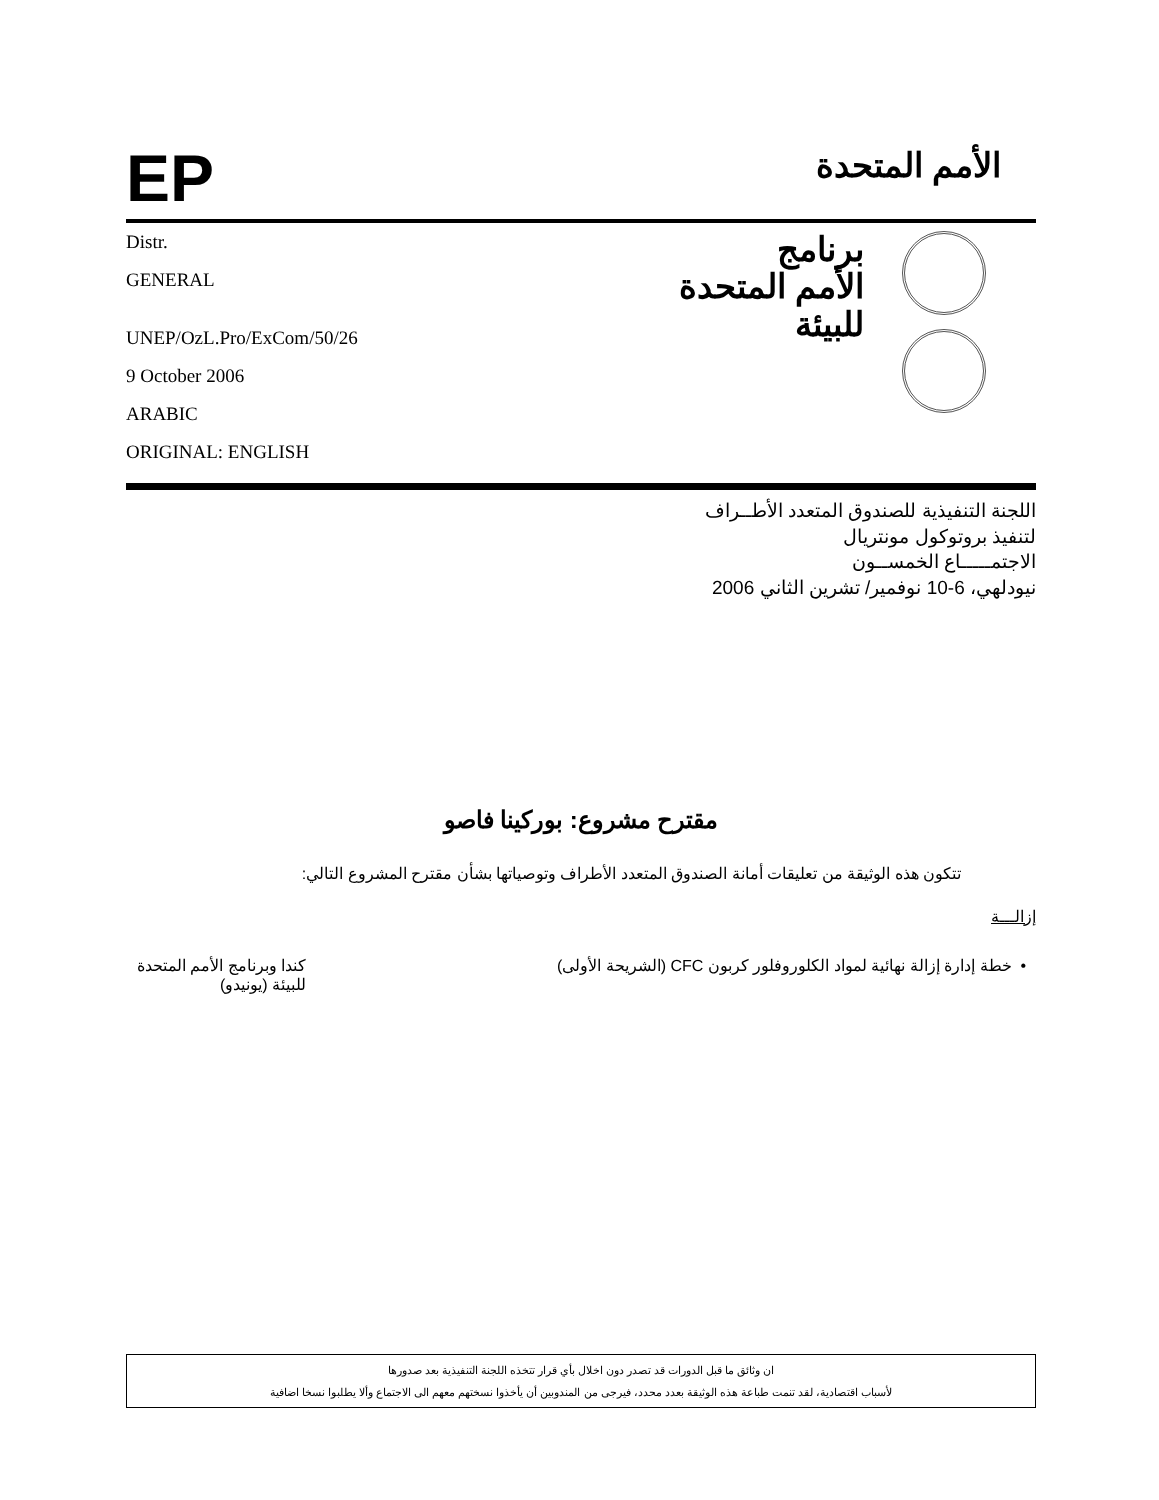EP
الأمم المتحدة
Distr.
GENERAL
UNEP/OzL.Pro/ExCom/50/26
9 October 2006
ARABIC
ORIGINAL: ENGLISH
برنامج
الأمم المتحدة
للبيئة
اللجنة التنفيذية للصندوق المتعدد الأطــراف
لتنفيذ بروتوكول مونتريال
الاجتمـــــاع الخمســون
نيودلهي، 6-10 نوفمير/ تشرين الثاني 2006
مقترح مشروع: بوركينا فاصو
تتكون هذه الوثيقة من تعليقات أمانة الصندوق المتعدد الأطراف وتوصياتها بشأن مقترح المشروع التالي:
إزالـــة
• خطة إدارة إزالة نهائية لمواد الكلوروفلور كربون CFC (الشريحة الأولى)
كندا وبرنامج الأمم المتحدة للبيئة (يونيدو)
ان وثائق ما قبل الدورات قد تصدر دون اخلال بأي قرار تتخذه اللجنة التنفيذية بعد صدورها
لأسباب اقتصادية، لقد تنمت طباعة هذه الوثيقة بعدد محدد، فيرجى من المندوبين أن يأخذوا نسختهم معهم الى الاجتماع وألا يطلبوا نسخا اضافية